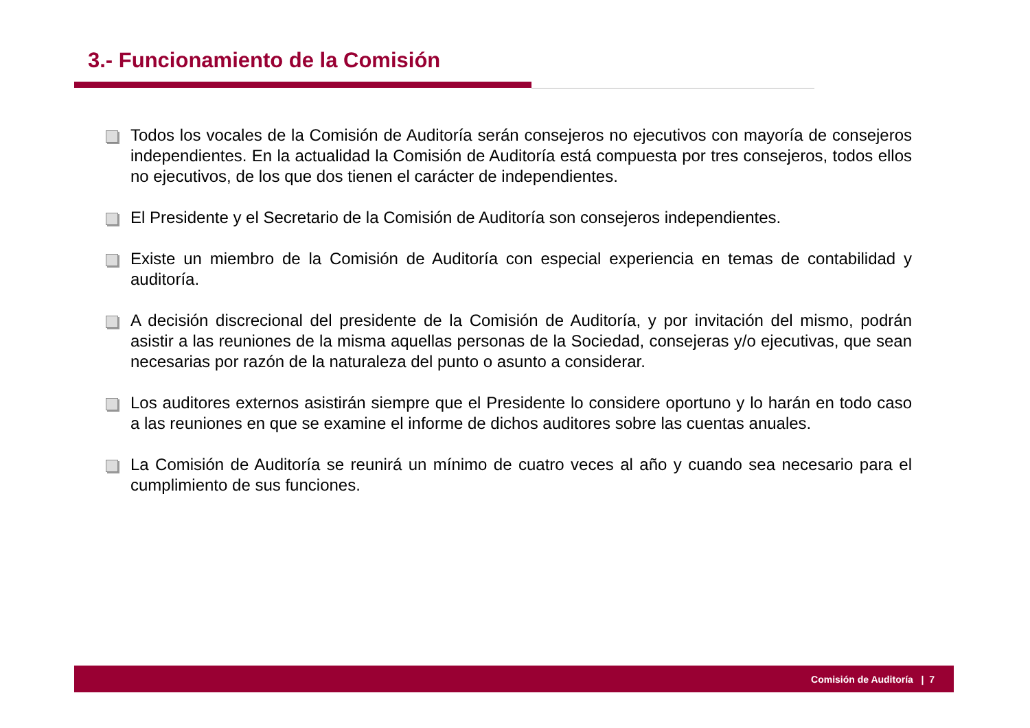3.- Funcionamiento de la Comisión
Todos los vocales de la Comisión de Auditoría serán consejeros no ejecutivos con mayoría de consejeros independientes. En la actualidad la Comisión de Auditoría está compuesta por tres consejeros, todos ellos no ejecutivos, de los que dos tienen el carácter de independientes.
El Presidente y el Secretario de la Comisión de Auditoría son consejeros independientes.
Existe un miembro de la Comisión de Auditoría con especial experiencia en temas de contabilidad y auditoría.
A decisión discrecional del presidente de la Comisión de Auditoría, y por invitación del mismo, podrán asistir a las reuniones de la misma aquellas personas de la Sociedad, consejeras y/o ejecutivas, que sean necesarias por razón de la naturaleza del punto o asunto a considerar.
Los auditores externos asistirán siempre que el Presidente lo considere oportuno y lo harán en todo caso a las reuniones en que se examine el informe de dichos auditores sobre las cuentas anuales.
La Comisión de Auditoría se reunirá un mínimo de cuatro veces al año y cuando sea necesario para el cumplimiento de sus funciones.
Comisión de Auditoría | 7